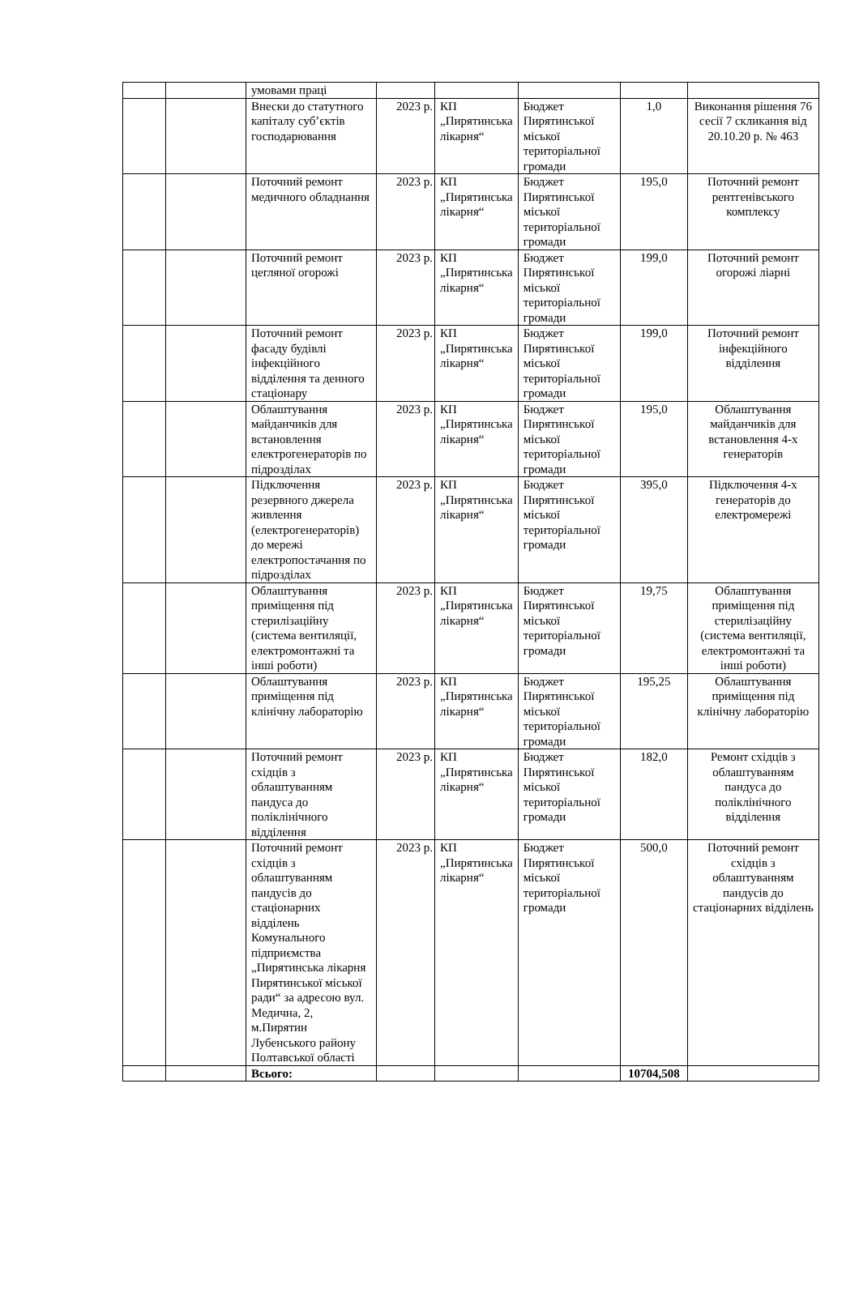| | | умовами праці | | | | | |
| | | Внески до статутного капіталу суб’єктів господарювання | 2023 р. | КП „Пирятинська лікарня“ | Бюджет Пирятинської міської територіальної громади | 1,0 | Виконання рішення 76 сесії 7 скликання від 20.10.20 р. № 463 |
| | | Поточний ремонт медичного обладнання | 2023 р. | КП „Пирятинська лікарня“ | Бюджет Пирятинської міської територіальної громади | 195,0 | Поточний ремонт рентгенівського комплексу |
| | | Поточний ремонт цегляної огорожі | 2023 р. | КП „Пирятинська лікарня“ | Бюджет Пирятинської міської територіальної громади | 199,0 | Поточний ремонт огорожі ліарні |
| | | Поточний ремонт фасаду будівлі інфекційного відділення та денного стаціонару | 2023 р. | КП „Пирятинська лікарня“ | Бюджет Пирятинської міської територіальної громади | 199,0 | Поточний ремонт інфекційного відділення |
| | | Облаштування майданчиків для встановлення електрогенераторів по підрозділах | 2023 р. | КП „Пирятинська лікарня“ | Бюджет Пирятинської міської територіальної громади | 195,0 | Облаштування майданчиків для встановлення 4-х генераторів |
| | | Підключення резервного джерела живлення (електрогенераторів) до мережі електропостачання по підрозділах | 2023 р. | КП „Пирятинська лікарня“ | Бюджет Пирятинської міської територіальної громади | 395,0 | Підключення 4-х генераторів до електромережі |
| | | Облаштування приміщення під стерилізаційну (система вентиляції, електромонтажні та інші роботи) | 2023 р. | КП „Пирятинська лікарня“ | Бюджет Пирятинської міської територіальної громади | 19,75 | Облаштування приміщення під стерилізаційну (система вентиляції, електромонтажні та інші роботи) |
| | | Облаштування приміщення під клінічну лабораторію | 2023 р. | КП „Пирятинська лікарня“ | Бюджет Пирятинської міської територіальної громади | 195,25 | Облаштування приміщення під клінічну лабораторію |
| | | Поточний ремонт східців з облаштуванням пандуса до поліклінічного відділення | 2023 р. | КП „Пирятинська лікарня“ | Бюджет Пирятинської міської територіальної громади | 182,0 | Ремонт східців з облаштуванням пандуса до поліклінічного відділення |
| | | Поточний ремонт східців з облаштуванням пандусів до стаціонарних відділень Комунального підприємства „Пирятинська лікарня Пирятинської міської ради“ за адресою вул. Медична, 2, м.Пирятин Лубенського району Полтавської області | 2023 р. | КП „Пирятинська лікарня“ | Бюджет Пирятинської міської територіальної громади | 500,0 | Поточний ремонт східців з облаштуванням пандусів до стаціонарних відділень |
| | | Всього: | | | | 10704,508 | |